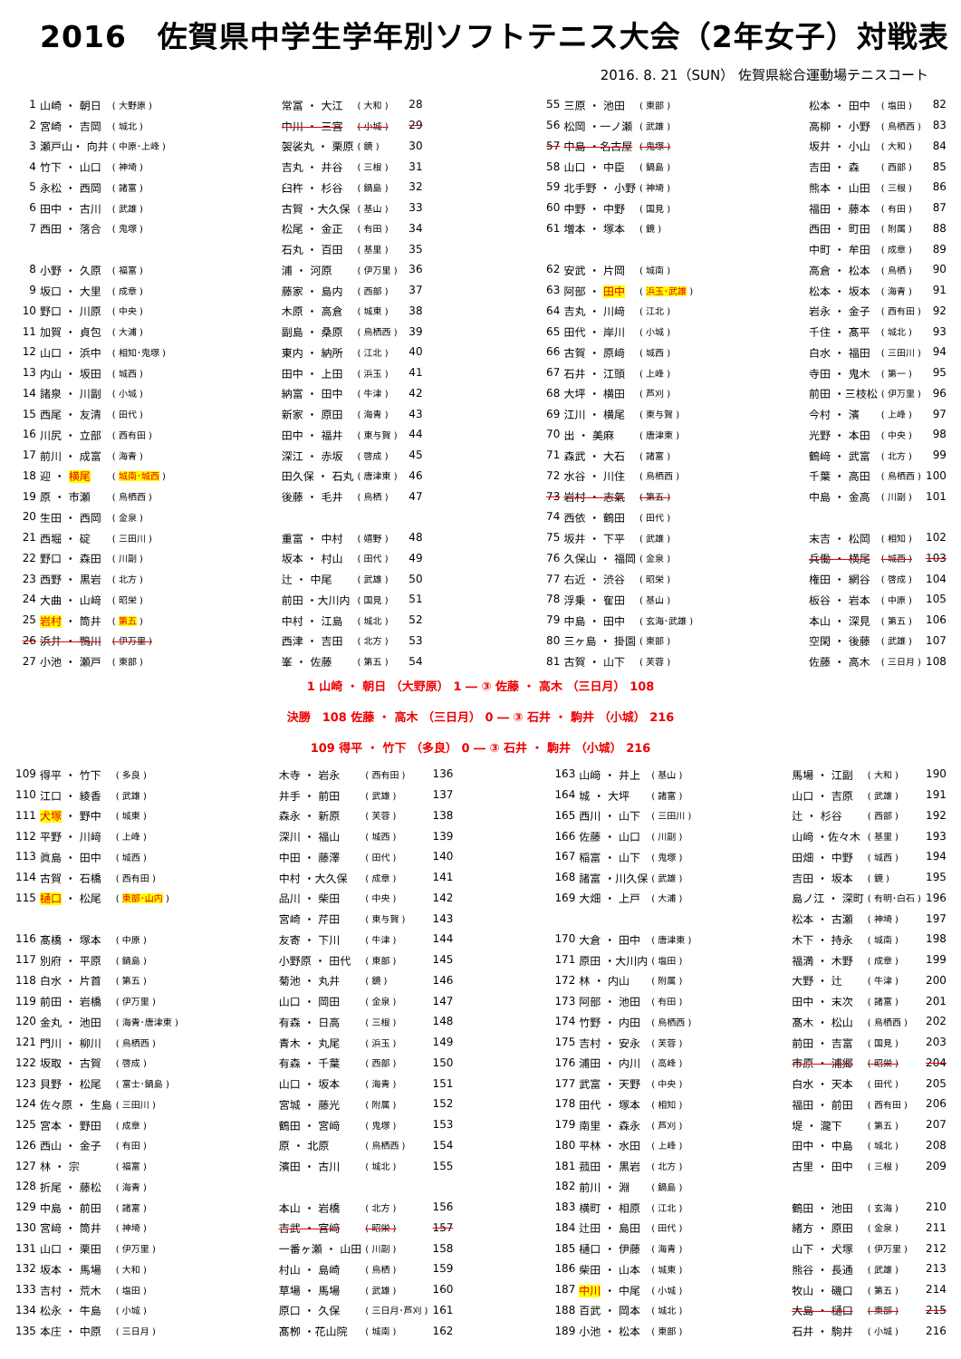2016　佐賀県中学生学年別ソフトテニス大会（2年女子）対戦表
2016. 8. 21（SUN） 佐賀県総合運動場テニスコート
| 1 | 山崎 ・ 朝日 | ( 大野原 ) |
| 2 | 宮崎 ・ 吉岡 | ( 城北 ) |
| 3 | 瀬戸山・ 向井 | ( 中原･上峰 ) |
| 4 | 竹下 ・ 山口 | ( 神埼 ) |
| 5 | 永松 ・ 西岡 | ( 諸富 ) |
| 6 | 田中 ・ 古川 | ( 武雄 ) |
| 7 | 西田 ・ 落合 | ( 鬼塚 ) |
| 8 | 小野 ・ 久原 | ( 福富 ) |
| 9 | 坂口 ・ 大里 | ( 成章 ) |
| 10 | 野口 ・ 川原 | ( 中央 ) |
| 11 | 加賀 ・ 貞包 | ( 大浦 ) |
| 12 | 山口 ・ 浜中 | ( 相知･鬼塚 ) |
| 13 | 内山 ・ 坂田 | ( 城西 ) |
| 14 | 諸泉 ・ 川副 | ( 小城 ) |
| 15 | 西尾 ・ 友清 | ( 田代 ) |
| 16 | 川尻 ・ 立部 | ( 西有田 ) |
| 17 | 前川 ・ 成富 | ( 海青 ) |
| 18 | 迎 ・ 横尾 | ( 城南･城西 ) |
| 19 | 原 ・ 市瀬 | ( 鳥栖西 ) |
| 20 | 生田 ・ 西岡 | ( 金泉 ) |
| 21 | 西堀 ・ 碇 | ( 三田川 ) |
| 22 | 野口 ・ 森田 | ( 川副 ) |
| 23 | 西野 ・ 黒岩 | ( 北方 ) |
| 24 | 大曲 ・ 山﨑 | ( 昭栄 ) |
| 25 | 岩村 ・ 筒井 | ( 第五 ) |
| 26 | 浜井 ・ 鴨川 | ( 伊万里 ) |
| 27 | 小池 ・ 瀬戸 | ( 東部 ) |
| 常冨 ・ 大江 | ( 大和 ) | 28 |
| 中川 ・ 三宮 | ( 小城 ) | 29 |
| 袈裟丸 ・ 栗原 | ( 鏡 ) | 30 |
| 吉丸 ・ 井谷 | ( 三根 ) | 31 |
| 臼杵 ・ 杉谷 | ( 鍋島 ) | 32 |
| 古賀 ・大久保 | ( 基山 ) | 33 |
| 松尾 ・ 金正 | ( 有田 ) | 34 |
| 石丸 ・ 百田 | ( 基里 ) | 35 |
| 浦 ・ 河原 | ( 伊万里 ) | 36 |
| 藤家 ・ 島内 | ( 西部 ) | 37 |
| 木原 ・ 高倉 | ( 城東 ) | 38 |
| 副島 ・ 桑原 | ( 鳥栖西 ) | 39 |
| 東内 ・ 納所 | ( 江北 ) | 40 |
| 田中 ・ 上田 | ( 浜玉 ) | 41 |
| 納富 ・ 田中 | ( 牛津 ) | 42 |
| 新家 ・ 原田 | ( 海青 ) | 43 |
| 田中 ・ 福井 | ( 東与賀 ) | 44 |
| 深江 ・ 赤坂 | ( 啓成 ) | 45 |
| 田久保 ・ 石丸 | ( 唐津東 ) | 46 |
| 後藤 ・ 毛井 | ( 鳥栖 ) | 47 |
| 重富 ・ 中村 | ( 嬉野 ) | 48 |
| 坂本 ・ 村山 | ( 田代 ) | 49 |
| 辻 ・ 中尾 | ( 武雄 ) | 50 |
| 前田 ・大川内 | ( 国見 ) | 51 |
| 中村 ・ 江島 | ( 城北 ) | 52 |
| 西津 ・ 吉田 | ( 北方 ) | 53 |
| 峯 ・ 佐藤 | ( 第五 ) | 54 |
| 55 | 三原 ・ 池田 | ( 東部 ) |
| 56 | 松岡 ・一ノ瀬 | ( 武雄 ) |
| 57 | 中島 ・名古屋 | ( 鬼塚 ) |
| 58 | 山口 ・ 中臣 | ( 鍋島 ) |
| 59 | 北手野 ・ 小野 | ( 神埼 ) |
| 60 | 中野 ・ 中野 | ( 国見 ) |
| 61 | 増本 ・ 塚本 | ( 鏡 ) |
| 62 | 安武 ・ 片岡 | ( 城南 ) |
| 63 | 阿部 ・ 田中 | ( 浜玉･武雄 ) |
| 64 | 吉丸 ・ 川﨑 | ( 江北 ) |
| 65 | 田代 ・ 岸川 | ( 小城 ) |
| 66 | 古賀 ・ 原﨑 | ( 城西 ) |
| 67 | 石井 ・ 江頭 | ( 上峰 ) |
| 68 | 大坪 ・ 横田 | ( 芦刈 ) |
| 69 | 江川 ・ 横尾 | ( 東与賀 ) |
| 70 | 出 ・ 美麻 | ( 唐津東 ) |
| 71 | 森武 ・ 大石 | ( 諸富 ) |
| 72 | 水谷 ・ 川住 | ( 鳥栖西 ) |
| 73 | 岩村 ・ 志氣 | ( 第五 ) |
| 74 | 西依 ・ 鶴田 | ( 田代 ) |
| 75 | 坂井 ・ 下平 | ( 武雄 ) |
| 76 | 久保山 ・ 福岡 | ( 金泉 ) |
| 77 | 右近 ・ 渋谷 | ( 昭栄 ) |
| 78 | 浮乗 ・ 隺田 | ( 基山 ) |
| 79 | 中島 ・ 田中 | ( 玄海･武雄 ) |
| 80 | 三ヶ島 ・ 掛園 | ( 東部 ) |
| 81 | 古賀 ・ 山下 | ( 芙蓉 ) |
| 松本 ・ 田中 | ( 塩田 ) | 82 |
| 高柳 ・ 小野 | ( 鳥栖西 ) | 83 |
| 坂井 ・ 小山 | ( 大和 ) | 84 |
| 吉田 ・ 森 | ( 西部 ) | 85 |
| 熊本 ・ 山田 | ( 三根 ) | 86 |
| 福田 ・ 藤本 | ( 有田 ) | 87 |
| 西田 ・ 町田 | ( 附属 ) | 88 |
| 中町 ・ 牟田 | ( 成章 ) | 89 |
| 高倉 ・ 松本 | ( 鳥栖 ) | 90 |
| 松本 ・ 坂本 | ( 海青 ) | 91 |
| 岩永 ・ 金子 | ( 西有田 ) | 92 |
| 千住 ・ 髙平 | ( 城北 ) | 93 |
| 白水 ・ 福田 | ( 三田川 ) | 94 |
| 寺田 ・ 鬼木 | ( 第一 ) | 95 |
| 前田 ・三枝松 | ( 伊万里 ) | 96 |
| 今村 ・ 濱 | ( 上峰 ) | 97 |
| 光野 ・ 本田 | ( 中央 ) | 98 |
| 鶴﨑 ・ 武富 | ( 北方 ) | 99 |
| 千葉 ・ 高田 | ( 鳥栖西 ) | 100 |
| 中島 ・ 金高 | ( 川副 ) | 101 |
| 末吉 ・ 松岡 | ( 相知 ) | 102 |
| 兵働 ・ 横尾 | ( 城西 ) | 103 |
| 権田 ・ 網谷 | ( 啓成 ) | 104 |
| 板谷 ・ 岩本 | ( 中原 ) | 105 |
| 本山 ・ 深見 | ( 第五 ) | 106 |
| 空閑 ・ 後藤 | ( 武雄 ) | 107 |
| 佐藤 ・ 高木 | ( 三日月 ) | 108 |
1 山崎 ・ 朝日 （大野原） 1 ― ③ 佐藤 ・ 高木 （三日月） 108
決勝　108 佐藤 ・ 高木 （三日月） 0 ― ③ 石井 ・ 駒井 （小城） 216
109 得平 ・ 竹下 （多良） 0 ― ③ 石井 ・ 駒井 （小城） 216
| 109 | 得平 ・ 竹下 | ( 多良 ) |
| 110 | 江口 ・ 綾香 | ( 武雄 ) |
| 111 | 犬塚 ・ 野中 | ( 城東 ) |
| 112 | 平野 ・ 川﨑 | ( 上峰 ) |
| 113 | 眞島 ・ 田中 | ( 城西 ) |
| 114 | 古賀 ・ 石橋 | ( 西有田 ) |
| 115 | 樋口 ・ 松尾 | ( 東部･山内 ) |
| 116 | 髙橋 ・ 塚本 | ( 中原 ) |
| 117 | 別府 ・ 平原 | ( 鍋島 ) |
| 118 | 白水 ・ 片首 | ( 第五 ) |
| 119 | 前田 ・ 岩橋 | ( 伊万里 ) |
| 120 | 金丸 ・ 池田 | ( 海青･唐津東 ) |
| 121 | 門川 ・ 柳川 | ( 鳥栖西 ) |
| 122 | 坂取 ・ 古賀 | ( 啓成 ) |
| 123 | 貝野 ・ 松尾 | ( 富士･鍋島 ) |
| 124 | 佐々原 ・ 生島 | ( 三田川 ) |
| 125 | 宮本 ・ 野田 | ( 成章 ) |
| 126 | 西山 ・ 金子 | ( 有田 ) |
| 127 | 林 ・ 宗 | ( 福富 ) |
| 128 | 折尾 ・ 藤松 | ( 海青 ) |
| 129 | 中島 ・ 前田 | ( 諸富 ) |
| 130 | 宮﨑 ・ 筒井 | ( 神埼 ) |
| 131 | 山口 ・ 栗田 | ( 伊万里 ) |
| 132 | 坂本 ・ 馬場 | ( 大和 ) |
| 133 | 吉村 ・ 荒木 | ( 塩田 ) |
| 134 | 松永 ・ 牛島 | ( 小城 ) |
| 135 | 本庄 ・ 中原 | ( 三日月 ) |
| 木寺 ・ 岩永 | ( 西有田 ) | 136 |
| 井手 ・ 前田 | ( 武雄 ) | 137 |
| 森永 ・ 新原 | ( 芙蓉 ) | 138 |
| 深川 ・ 福山 | ( 城西 ) | 139 |
| 中田 ・ 藤澤 | ( 田代 ) | 140 |
| 中村 ・大久保 | ( 成章 ) | 141 |
| 品川 ・ 柴田 | ( 中央 ) | 142 |
| 宮崎 ・ 芹田 | ( 東与賀 ) | 143 |
| 友寄 ・ 下川 | ( 牛津 ) | 144 |
| 小野原 ・ 田代 | ( 東部 ) | 145 |
| 菊池 ・ 丸井 | ( 鏡 ) | 146 |
| 山口 ・ 岡田 | ( 金泉 ) | 147 |
| 有森 ・ 日高 | ( 三根 ) | 148 |
| 青木 ・ 丸尾 | ( 浜玉 ) | 149 |
| 有森 ・ 千葉 | ( 西部 ) | 150 |
| 山口 ・ 坂本 | ( 海青 ) | 151 |
| 宮城 ・ 藤光 | ( 附属 ) | 152 |
| 鶴田 ・ 宮﨑 | ( 鬼塚 ) | 153 |
| 原 ・ 北原 | ( 鳥栖西 ) | 154 |
| 濱田 ・ 古川 | ( 城北 ) | 155 |
| 本山 ・ 岩橋 | ( 北方 ) | 156 |
| 吉武 ・ 宮﨑 | ( 昭栄 ) | 157 |
| 一番ヶ瀬 ・ 山田 | ( 川副 ) | 158 |
| 村山 ・ 島崎 | ( 鳥栖 ) | 159 |
| 草場 ・ 馬場 | ( 武雄 ) | 160 |
| 原口 ・ 久保 | ( 三日月･芦刈 ) | 161 |
| 髙栁 ・花山院 | ( 城南 ) | 162 |
| 163 | 山﨑 ・ 井上 | ( 基山 ) |
| 164 | 城 ・ 大坪 | ( 諸富 ) |
| 165 | 西川 ・ 山下 | ( 三田川 ) |
| 166 | 佐藤 ・ 山口 | ( 川副 ) |
| 167 | 稲富 ・ 山下 | ( 鬼塚 ) |
| 168 | 諸富 ・川久保 | ( 武雄 ) |
| 169 | 大畑 ・ 上戸 | ( 大浦 ) |
| 170 | 大倉 ・ 田中 | ( 唐津東 ) |
| 171 | 原田 ・大川内 | ( 塩田 ) |
| 172 | 林 ・ 内山 | ( 附属 ) |
| 173 | 阿部 ・ 池田 | ( 有田 ) |
| 174 | 竹野 ・ 内田 | ( 鳥栖西 ) |
| 175 | 吉村 ・ 安永 | ( 芙蓉 ) |
| 176 | 浦田 ・ 内川 | ( 高峰 ) |
| 177 | 武富 ・ 天野 | ( 中央 ) |
| 178 | 田代 ・ 塚本 | ( 相知 ) |
| 179 | 南里 ・ 森永 | ( 芦刈 ) |
| 180 | 平林 ・ 水田 | ( 上峰 ) |
| 181 | 菰田 ・ 黒岩 | ( 北方 ) |
| 182 | 前川 ・ 淵 | ( 鍋島 ) |
| 183 | 横町 ・ 相原 | ( 江北 ) |
| 184 | 辻田 ・ 島田 | ( 田代 ) |
| 185 | 樋口 ・ 伊藤 | ( 海青 ) |
| 186 | 柴田 ・ 山本 | ( 城東 ) |
| 187 | 中川 ・ 中尾 | ( 小城 ) |
| 188 | 百武 ・ 岡本 | ( 城北 ) |
| 189 | 小池 ・ 松本 | ( 東部 ) |
| 馬場 ・ 江副 | ( 大和 ) | 190 |
| 山口 ・ 吉原 | ( 武雄 ) | 191 |
| 辻 ・ 杉谷 | ( 西部 ) | 192 |
| 山﨑 ・佐々木 | ( 基里 ) | 193 |
| 田畑 ・ 中野 | ( 城西 ) | 194 |
| 吉田 ・ 坂本 | ( 鏡 ) | 195 |
| 島ノ江 ・ 深町 | ( 有明･白石 ) | 196 |
| 松本 ・ 古瀬 | ( 神埼 ) | 197 |
| 木下 ・ 持永 | ( 城南 ) | 198 |
| 福満 ・ 木野 | ( 成章 ) | 199 |
| 大野 ・ 辻 | ( 牛津 ) | 200 |
| 田中 ・ 末次 | ( 諸富 ) | 201 |
| 髙木 ・ 松山 | ( 鳥栖西 ) | 202 |
| 前田 ・ 吉富 | ( 国見 ) | 203 |
| 市原 ・ 浦郷 | ( 昭栄 ) | 204 |
| 白水 ・ 天本 | ( 田代 ) | 205 |
| 福田 ・ 前田 | ( 西有田 ) | 206 |
| 堤 ・ 瀧下 | ( 第五 ) | 207 |
| 田中 ・ 中島 | ( 城北 ) | 208 |
| 古里 ・ 田中 | ( 三根 ) | 209 |
| 鶴田 ・ 池田 | ( 玄海 ) | 210 |
| 緒方 ・ 原田 | ( 金泉 ) | 211 |
| 山下 ・ 犬塚 | ( 伊万里 ) | 212 |
| 熊谷 ・ 長通 | ( 武雄 ) | 213 |
| 牧山 ・ 磯口 | ( 第五 ) | 214 |
| 大島 ・ 樋口 | ( 東部 ) | 215 |
| 石井 ・ 駒井 | ( 小城 ) | 216 |